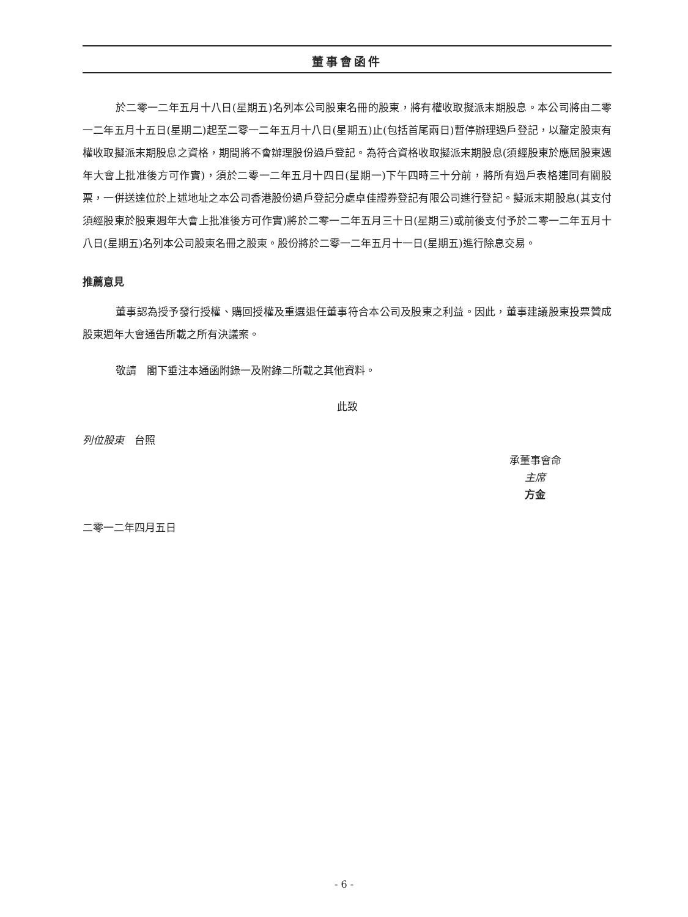董事會函件
於二零一二年五月十八日(星期五)名列本公司股東名冊的股東，將有權收取擬派末期股息。本公司將由二零一二年五月十五日(星期二)起至二零一二年五月十八日(星期五)止(包括首尾兩日)暫停辦理過戶登記，以釐定股東有權收取擬派末期股息之資格，期間將不會辦理股份過戶登記。為符合資格收取擬派末期股息(須經股東於應屆股東週年大會上批准後方可作實)，須於二零一二年五月十四日(星期一)下午四時三十分前，將所有過戶表格連同有關股票，一併送達位於上述地址之本公司香港股份過戶登記分處卓佳證券登記有限公司進行登記。擬派末期股息(其支付須經股東於股東週年大會上批准後方可作實)將於二零一二年五月三十日(星期三)或前後支付予於二零一二年五月十八日(星期五)名列本公司股東名冊之股東。股份將於二零一二年五月十一日(星期五)進行除息交易。
推薦意見
董事認為授予發行授權、購回授權及重選退任董事符合本公司及股東之利益。因此，董事建議股東投票贊成股東週年大會通告所載之所有決議案。
敬請　閣下垂注本通函附錄一及附錄二所載之其他資料。
此致
列位股東　台照
承董事會命
主席
方金
二零一二年四月五日
- 6 -